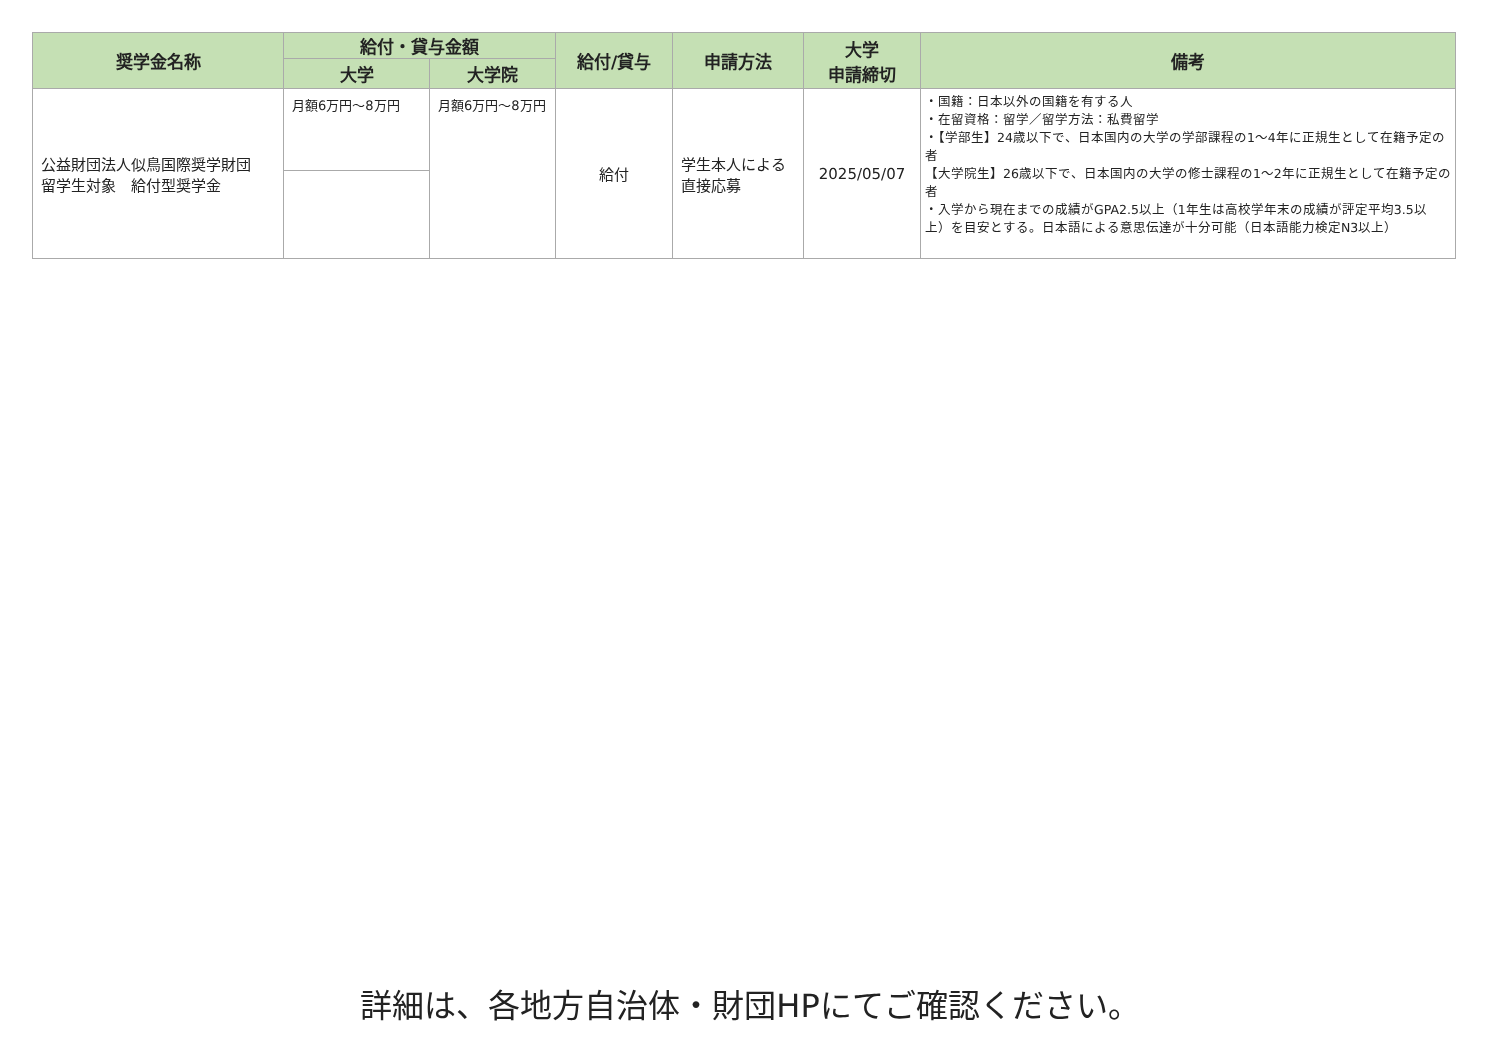| 奨学金名称 | 給付・貸与金額 | | 給付/貸与 | 申請方法 | 大学 申請締切 | 備考 |
| --- | --- | --- | --- | --- | --- | --- |
| | 大学 | 大学院 | | | | |
| 公益財団法人似鳥国際奨学財団 留学生対象 給付型奨学金 | 月額6万円～8万円 | 月額6万円～8万円 | 給付 | 学生本人による直接応募 | 2025/05/07 | ・国籍：日本以外の国籍を有する人 ・在留資格：留学／留学方法：私費留学 ・【学部生】24歳以下で、日本国内の大学の学部課程の1～4年に正規生として在籍予定の者 【大学院生】26歳以下で、日本国内の大学の修士課程の1～2年に正規生として在籍予定の者 ・入学から現在までの成績がGPA2.5以上（1年生は高校学年末の成績が評定平均3.5以上）を目安とする。日本語による意思伝達が十分可能（日本語能力検定N3以上） |
詳細は、各地方自治体・財団HPにてご確認ください。